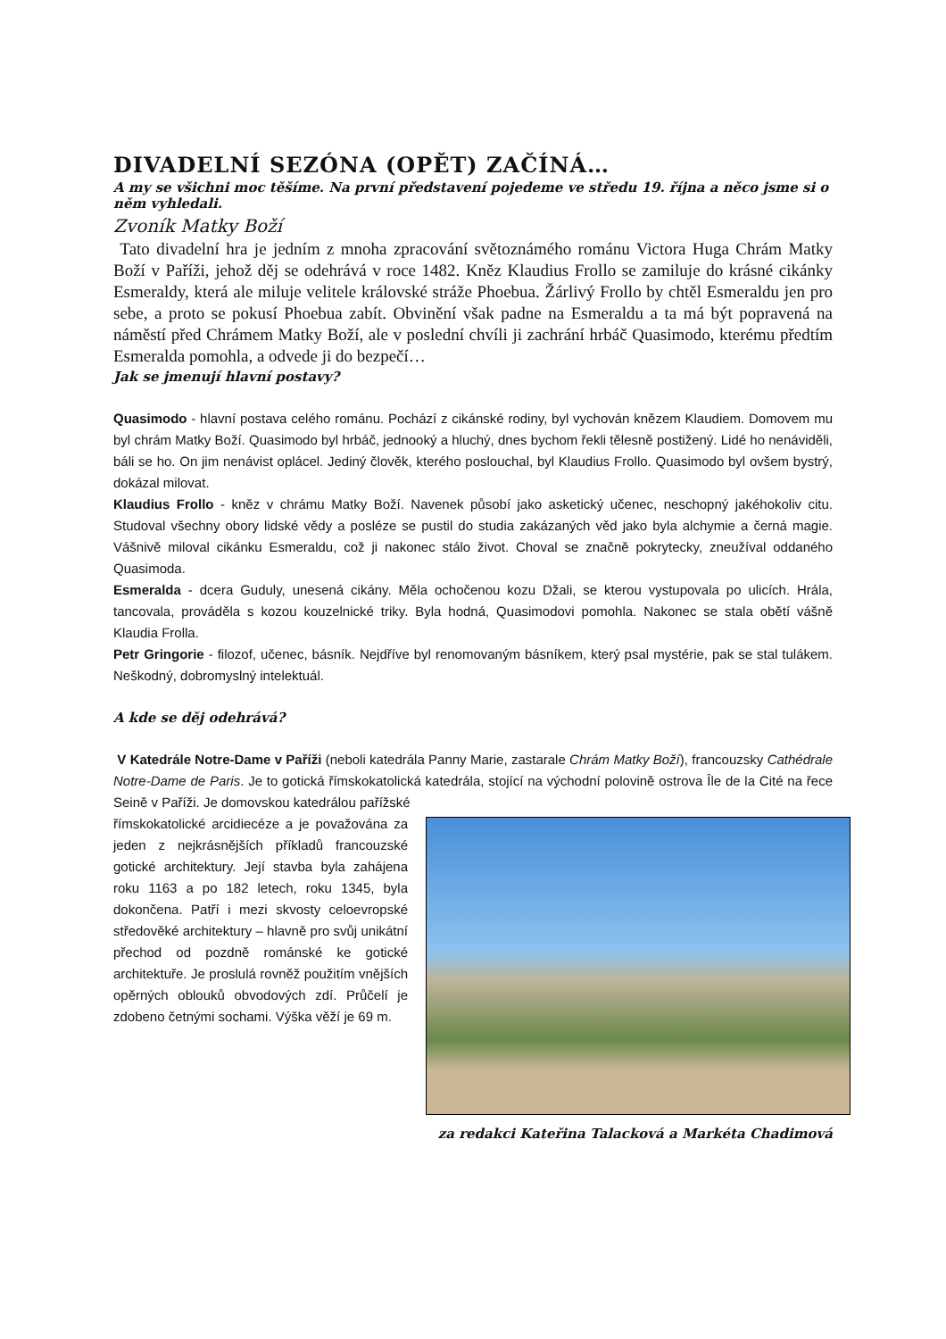DIVADELNÍ SEZÓNA (OPĚT) ZAČÍNÁ…
A my se všichni moc těšíme. Na první představení pojedeme ve středu 19. října a něco jsme si o něm vyhledali.
Zvoník Matky Boží
Tato divadelní hra je jedním z mnoha zpracování světoznámého románu Victora Huga Chrám Matky Boží v Paříži, jehož děj se odehrává v roce 1482. Kněz Klaudius Frollo se zamiluje do krásné cikánky Esmeraldy, která ale miluje velitele královské stráže Phoebua. Žárlivý Frollo by chtěl Esmeraldu jen pro sebe, a proto se pokusí Phoebua zabít. Obvinění však padne na Esmeraldu a ta má být popravená na náměstí před Chrámem Matky Boží, ale v poslední chvíli ji zachrání hrbáč Quasimodo, kterému předtím Esmeralda pomohla, a odvede ji do bezpečí…
Jak se jmenují hlavní postavy?
Quasimodo - hlavní postava celého románu. Pochází z cikánské rodiny, byl vychován knězem Klaudiem. Domovem mu byl chrám Matky Boží. Quasimodo byl hrbáč, jednooký a hluchý, dnes bychom řekli tělesně postižený. Lidé ho nenáviděli, báli se ho. On jim nenávist oplácel. Jediný člověk, kterého poslouchal, byl Klaudius Frollo. Quasimodo byl ovšem bystrý, dokázal milovat.
Klaudius Frollo - kněz v chrámu Matky Boží. Navenek působí jako asketický učenec, neschopný jakéhokoliv citu. Studoval všechny obory lidské vědy a posléze se pustil do studia zakázaných věd jako byla alchymie a černá magie. Vášnivě miloval cikánku Esmeraldu, což ji nakonec stálo život. Choval se značně pokrytecky, zneužíval oddaného Quasimoda.
Esmeralda - dcera Guduly, unesená cikány. Měla ochočenou kozu Džali, se kterou vystupovala po ulicích. Hrála, tancovala, prováděla s kozou kouzelnické triky. Byla hodná, Quasimodovi pomohla. Nakonec se stala obětí vášně Klaudia Frolla.
Petr Gringorie - filozof, učenec, básník. Nejdříve byl renomovaným básníkem, který psal mystérie, pak se stal tulákem. Neškodný, dobromyslný intelektuál.
A kde se děj odehrává?
V Katedrále Notre-Dame v Paříži (neboli katedrála Panny Marie, zastarale Chrám Matky Boží), francouzsky Cathédrale Notre-Dame de Paris. Je to gotická římskokatolická katedrála, stojící na východní polovině ostrova Île de la Cité na řece Seině v Paříži. Je domovskou katedrálou pařížské
římskokatolické arcidiecéze a je považována za jeden z nejkrásnějších příkladů francouzské gotické architektury. Její stavba byla zahájena roku 1163 a po 182 letech, roku 1345, byla dokončena. Patří i mezi skvosty celoevropské středověké architektury – hlavně pro svůj unikátní přechod od pozdně románské ke gotické architektuře. Je proslulá rovněž použitím vnějších opěrných oblouků obvodových zdí. Průčelí je zdobeno četnými sochami. Výška věží je 69 m.
za redakci Kateřina Talacková a Markéta Chadimová